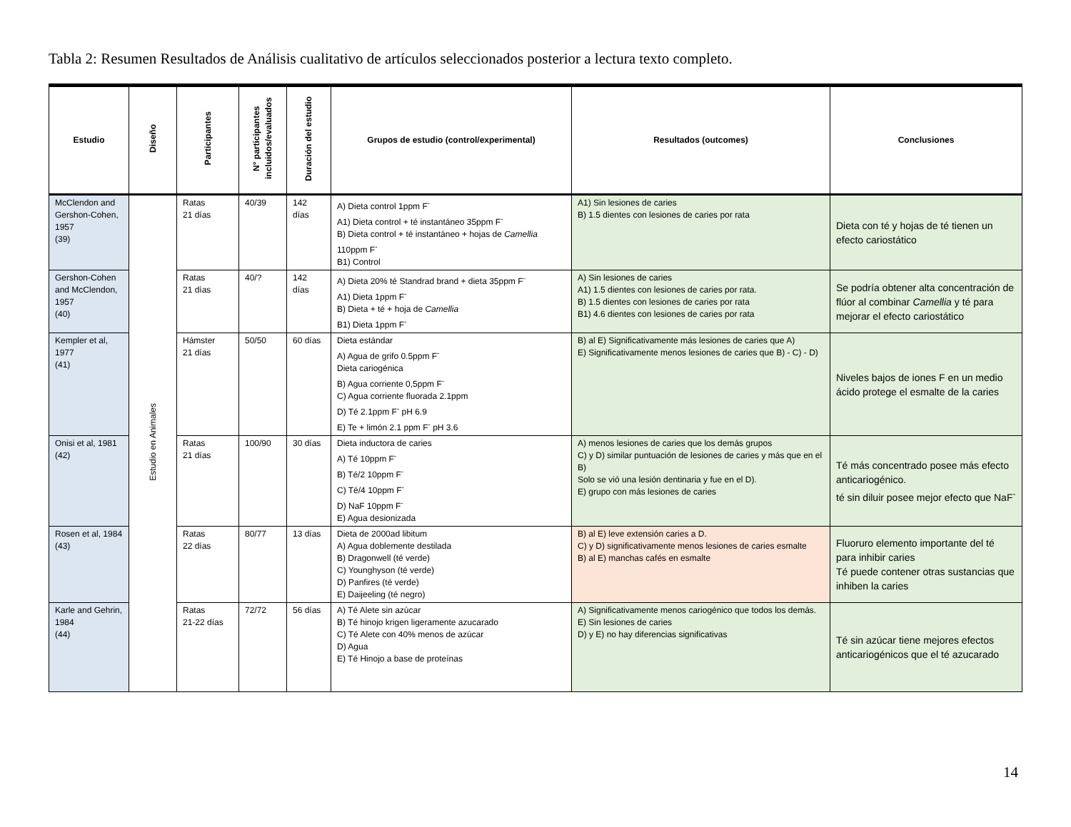Tabla 2: Resumen Resultados de Análisis cualitativo de artículos seleccionados posterior a lectura texto completo.
| Estudio | Diseño | Participantes | N° participantes incluidos/evaluados | Duración del estudio | Grupos de estudio (control/experimental) | Resultados (outcomes) | Conclusiones |
| --- | --- | --- | --- | --- | --- | --- | --- |
| McClendon and Gershon-Cohen, 1957 (39) | Estudio en Animales | Ratas 21 días | 40/39 | 142 días | A) Dieta control 1ppm F<sup>-</sup> A1) Dieta control + té instantáneo 35ppm F<sup>-</sup> B) Dieta control + té instantáneo + hojas de Camellia 110ppm F<sup>-</sup> B1) Control | A1) Sin lesiones de caries B) 1.5 dientes con lesiones de caries por rata | Dieta con té y hojas de té tienen un efecto cariostático |
| Gershon-Cohen and McClendon, 1957 (40) | | Ratas 21 días | 40/? | 142 días | A) Dieta 20% té Standrad brand + dieta 35ppm F<sup>-</sup> A1) Dieta 1ppm F<sup>-</sup> B) Dieta + té + hoja de Camellia B1) Dieta 1ppm F<sup>-</sup> | A) Sin lesiones de caries A1) 1.5 dientes con lesiones de caries por rata. B) 1.5 dientes con lesiones de caries por rata B1) 4.6 dientes con lesiones de caries por rata | Se podría obtener alta concentración de flúor al combinar Camellia y té para mejorar el efecto cariostático |
| Kempler et al, 1977 (41) | | Hámster 21 días | 50/50 | 60 días | Dieta estándar A) Agua de grifo 0.5ppm F<sup>-</sup> Dieta cariogénica B) Agua corriente 0,5ppm F<sup>-</sup> C) Agua corriente fluorada 2.1ppm D) Té 2.1ppm F<sup>-</sup> pH 6.9 E) Te + limón 2.1 ppm F<sup>-</sup> pH 3.6 | B) al E) Significativamente más lesiones de caries que A) E) Significativamente menos lesiones de caries que B) - C) - D) | Niveles bajos de iones F en un medio ácido protege el esmalte de la caries |
| Onisi et al, 1981 (42) | | Ratas 21 días | 100/90 | 30 días | Dieta inductora de caries A) Té 10ppm F<sup>-</sup> B) Té/2 10ppm F<sup>-</sup> C) Té/4 10ppm F<sup>-</sup> D) NaF 10ppm F<sup>-</sup> E) Agua desionizada | A) menos lesiones de caries que los demás grupos C) y D) similar puntuación de lesiones de caries y más que en el B) Solo se vió una lesión dentinaria y fue en el D). E) grupo con más lesiones de caries | Té más concentrado posee más efecto anticariogénico. té sin diluir posee mejor efecto que NaF<sup>-</sup> |
| Rosen et al, 1984 (43) | | Ratas 22 días | 80/77 | 13 días | Dieta de 2000ad libitum A) Agua doblemente destilada B) Dragonwell (té verde) C) Younghyson (té verde) D) Panfires (té verde) E) Daijeeling (té negro) | B) al E) leve extensión caries a D. C) y D) significativamente menos lesiones de caries esmalte B) al E) manchas cafés en esmalte | Fluoruro elemento importante del té para inhibir caries Té puede contener otras sustancias que inhiben la caries |
| Karle and Gehrin, 1984 (44) | | Ratas 21-22 días | 72/72 | 56 días | A) Té Alete sin azúcar B) Té hinojo krigen ligeramente azucarado C) Té Alete con 40% menos de azúcar D) Agua E) Té Hinojo a base de proteínas | A) Significativamente menos cariogénico que todos los demás. E) Sin lesiones de caries D) y E) no hay diferencias significativas | Té sin azúcar tiene mejores efectos anticariogénicos que el té azucarado |
14